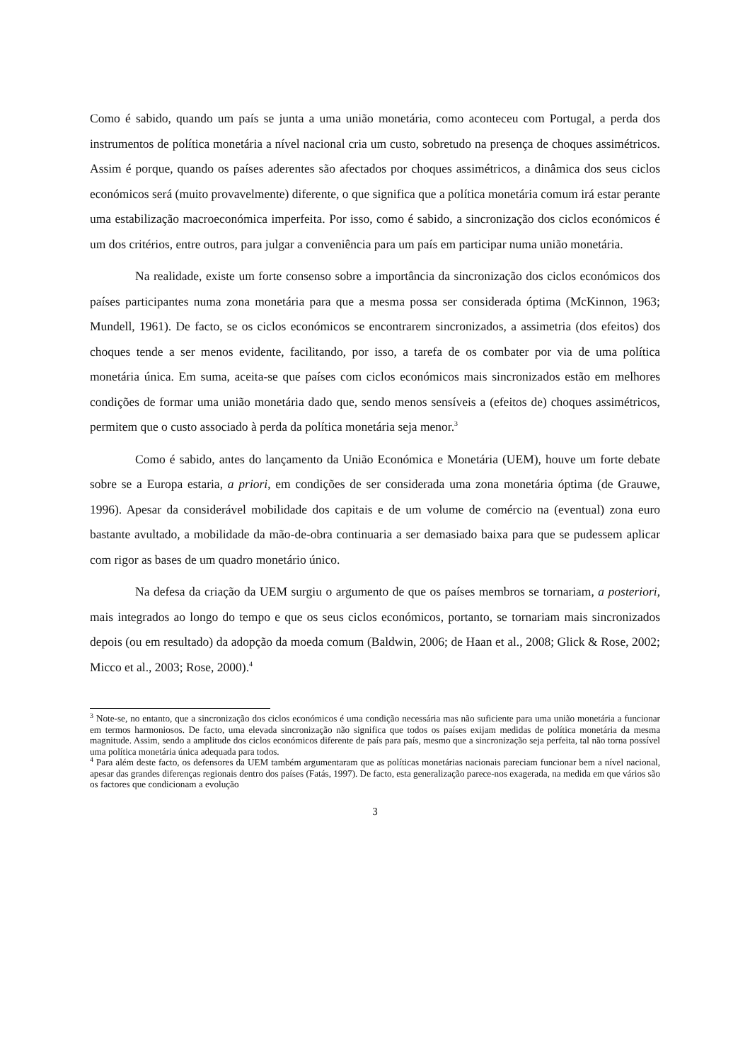Como é sabido, quando um país se junta a uma união monetária, como aconteceu com Portugal, a perda dos instrumentos de política monetária a nível nacional cria um custo, sobretudo na presença de choques assimétricos. Assim é porque, quando os países aderentes são afectados por choques assimétricos, a dinâmica dos seus ciclos económicos será (muito provavelmente) diferente, o que significa que a política monetária comum irá estar perante uma estabilização macroeconómica imperfeita. Por isso, como é sabido, a sincronização dos ciclos económicos é um dos critérios, entre outros, para julgar a conveniência para um país em participar numa união monetária.
Na realidade, existe um forte consenso sobre a importância da sincronização dos ciclos económicos dos países participantes numa zona monetária para que a mesma possa ser considerada óptima (McKinnon, 1963; Mundell, 1961). De facto, se os ciclos económicos se encontrarem sincronizados, a assimetria (dos efeitos) dos choques tende a ser menos evidente, facilitando, por isso, a tarefa de os combater por via de uma política monetária única. Em suma, aceita-se que países com ciclos económicos mais sincronizados estão em melhores condições de formar uma união monetária dado que, sendo menos sensíveis a (efeitos de) choques assimétricos, permitem que o custo associado à perda da política monetária seja menor.<sup>3</sup>
Como é sabido, antes do lançamento da União Económica e Monetária (UEM), houve um forte debate sobre se a Europa estaria, a priori, em condições de ser considerada uma zona monetária óptima (de Grauwe, 1996). Apesar da considerável mobilidade dos capitais e de um volume de comércio na (eventual) zona euro bastante avultado, a mobilidade da mão-de-obra continuaria a ser demasiado baixa para que se pudessem aplicar com rigor as bases de um quadro monetário único.
Na defesa da criação da UEM surgiu o argumento de que os países membros se tornariam, a posteriori, mais integrados ao longo do tempo e que os seus ciclos económicos, portanto, se tornariam mais sincronizados depois (ou em resultado) da adopção da moeda comum (Baldwin, 2006; de Haan et al., 2008; Glick & Rose, 2002; Micco et al., 2003; Rose, 2000).<sup>4</sup>
<sup>3</sup> Note-se, no entanto, que a sincronização dos ciclos económicos é uma condição necessária mas não suficiente para uma união monetária a funcionar em termos harmoniosos. De facto, uma elevada sincronização não significa que todos os países exijam medidas de política monetária da mesma magnitude. Assim, sendo a amplitude dos ciclos económicos diferente de país para país, mesmo que a sincronização seja perfeita, tal não torna possível uma política monetária única adequada para todos.
<sup>4</sup> Para além deste facto, os defensores da UEM também argumentaram que as políticas monetárias nacionais pareciam funcionar bem a nível nacional, apesar das grandes diferenças regionais dentro dos países (Fatás, 1997). De facto, esta generalização parece-nos exagerada, na medida em que vários são os factores que condicionam a evolução
3